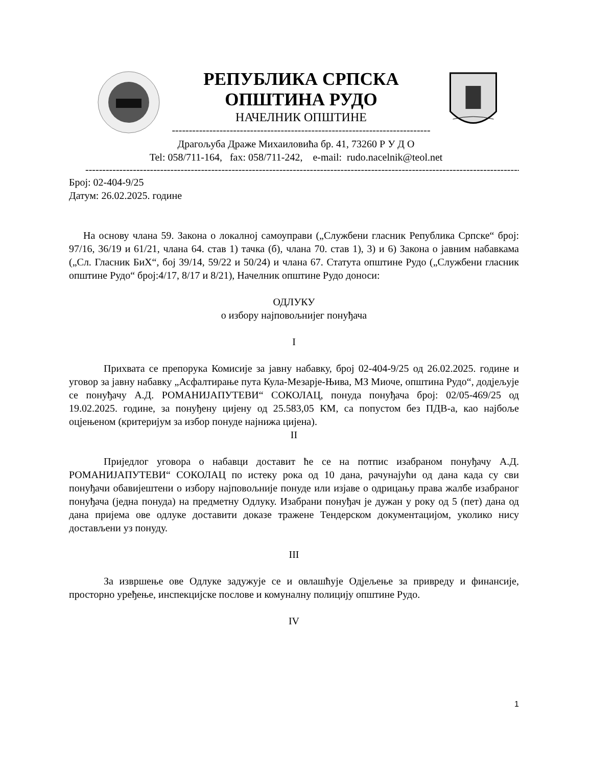РЕПУБЛИКА СРПСКА
ОПШТИНА РУДО
НАЧЕЛНИК ОПШТИНЕ
----------------------------------------------------------------------------
Драгољуба Драже Михаиловића бр. 41, 73260 Р У Д О
Tel: 058/711-164, fax: 058/711-242, e-mail: rudo.nacelnik@teol.net
------------------------------------------------------------------------------------------------------------------------------------
Број: 02-404-9/25
Датум: 26.02.2025. године
На основу члана 59. Закона о локалној самоуправи („Службени гласник Република Српске“ број: 97/16, 36/19 и 61/21, члана 64. став 1) тачка (б), члана 70. став 1), 3) и 6) Закона о јавним набавкама („Сл. Гласник БиХ“, бој 39/14, 59/22 и 50/24) и члана 67. Статута општине Рудо („Службени гласник општине Рудо“ број:4/17, 8/17 и 8/21), Начелник општине Рудо доноси:
ОДЛУКУ
о избору најповољнијег понуђача
I
Прихвата се препорука Комисије за јавну набавку, број 02-404-9/25 од 26.02.2025. године и уговор за јавну набавку „Асфалтирање пута Кула-Мезарје-Њива, МЗ Миоче, општина Рудо“, додјељује се понуђачу А.Д. РОМАНИЈАПУТЕВИ“ СОКОЛАЦ, понуда понуђача број: 02/05-469/25 од 19.02.2025. године, за понуђену цијену од 25.583,05 КМ, са попустом без ПДВ-а, као најбоље оцјењеном (критеријум за избор понуде најнижа цијена).
II
Приједлог уговора о набавци доставит ће се на потпис изабраном понуђачу А.Д. РОМАНИЈАПУТЕВИ“ СОКОЛАЦ по истеку рока од 10 дана, рачунајући од дана када су сви понуђачи обавијештени о избору најповољније понуде или изјаве о одрицању права жалбе изабраног понуђача (једна понуда) на предметну Одлуку. Изабрани понуђач је дужан у року од 5 (пет) дана од дана пријема ове одлуке доставити доказе тражене Тендерском документацијом, уколико нису достављени уз понуду.
III
За извршење ове Одлуке задужује се и овлашћује Одјељење за привреду и финансије, просторно уређење, инспекцијске послове и комуналну полицију општине Рудо.
IV
1